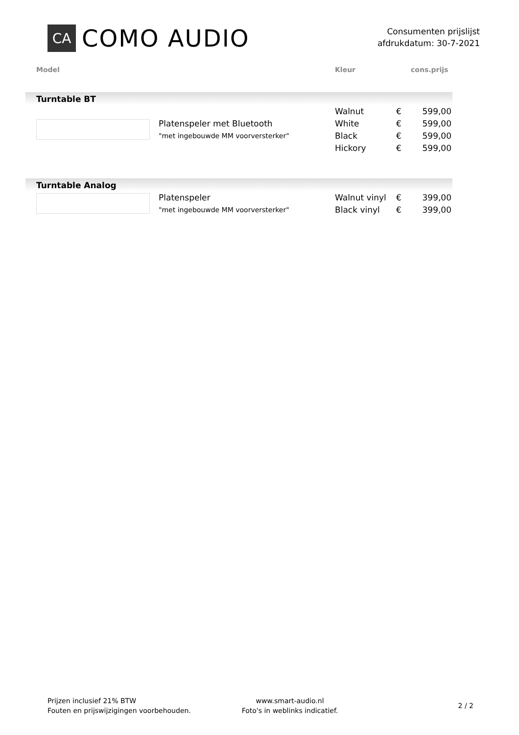CA
COMO AUDIO
Consumenten prijslijst
afdrukdatum: 30-7-2021
Model Kleur cons.prijs
Turntable BT
| | | Walnut | € | 599,00 |
| | Platenspeler met Bluetooth | White | € | 599,00 |
| | "met ingebouwde MM voorversterker" | Black | € | 599,00 |
| | | Hickory | € | 599,00 |
Turntable Analog
| | Platenspeler | Walnut vinyl | € | 399,00 |
| | "met ingebouwde MM voorversterker" | Black vinyl | € | 399,00 |
Prijzen inclusief 21% BTW
Fouten en prijswijzigingen voorbehouden.
www.smart-audio.nl
Foto's in weblinks indicatief.
2 / 2